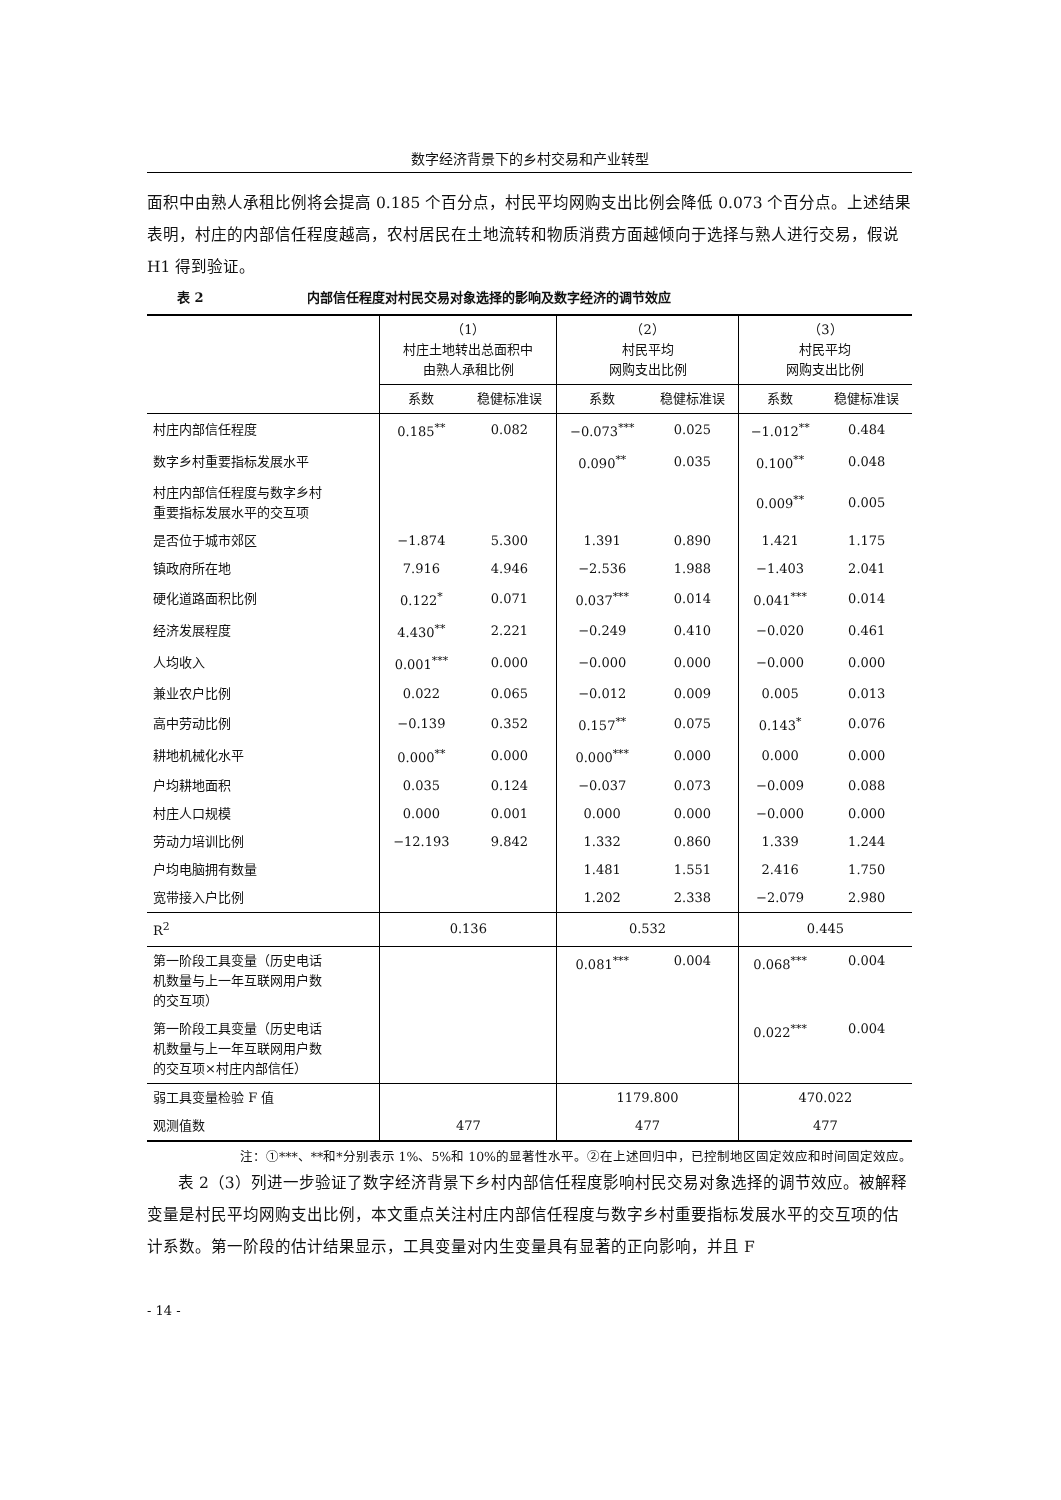数字经济背景下的乡村交易和产业转型
面积中由熟人承租比例将会提高 0.185 个百分点，村民平均网购支出比例会降低 0.073 个百分点。上述结果表明，村庄的内部信任程度越高，农村居民在土地流转和物质消费方面越倾向于选择与熟人进行交易，假说 H1 得到验证。
表 2 内部信任程度对村民交易对象选择的影响及数字经济的调节效应
| | （1） 村庄土地转出总面积中 由熟人承租比例 | | （2） 村民平均 网购支出比例 | | （3） 村民平均 网购支出比例 | |
| --- | --- | --- | --- | --- | --- | --- |
| | 系数 | 稳健标准误 | 系数 | 稳健标准误 | 系数 | 稳健标准误 |
| 村庄内部信任程度 | 0.185<sup>**</sup> | 0.082 | −0.073<sup>***</sup> | 0.025 | −1.012<sup>**</sup> | 0.484 |
| 数字乡村重要指标发展水平 | | | 0.090<sup>**</sup> | 0.035 | 0.100<sup>**</sup> | 0.048 |
| 村庄内部信任程度与数字乡村 重要指标发展水平的交互项 | | | | | 0.009<sup>**</sup> | 0.005 |
| 是否位于城市郊区 | −1.874 | 5.300 | 1.391 | 0.890 | 1.421 | 1.175 |
| 镇政府所在地 | 7.916 | 4.946 | −2.536 | 1.988 | −1.403 | 2.041 |
| 硬化道路面积比例 | 0.122<sup>*</sup> | 0.071 | 0.037<sup>***</sup> | 0.014 | 0.041<sup>***</sup> | 0.014 |
| 经济发展程度 | 4.430<sup>**</sup> | 2.221 | −0.249 | 0.410 | −0.020 | 0.461 |
| 人均收入 | 0.001<sup>***</sup> | 0.000 | −0.000 | 0.000 | −0.000 | 0.000 |
| 兼业农户比例 | 0.022 | 0.065 | −0.012 | 0.009 | 0.005 | 0.013 |
| 高中劳动比例 | −0.139 | 0.352 | 0.157<sup>**</sup> | 0.075 | 0.143<sup>*</sup> | 0.076 |
| 耕地机械化水平 | 0.000<sup>**</sup> | 0.000 | 0.000<sup>***</sup> | 0.000 | 0.000 | 0.000 |
| 户均耕地面积 | 0.035 | 0.124 | −0.037 | 0.073 | −0.009 | 0.088 |
| 村庄人口规模 | 0.000 | 0.001 | 0.000 | 0.000 | −0.000 | 0.000 |
| 劳动力培训比例 | −12.193 | 9.842 | 1.332 | 0.860 | 1.339 | 1.244 |
| 户均电脑拥有数量 | | | 1.481 | 1.551 | 2.416 | 1.750 |
| 宽带接入户比例 | | | 1.202 | 2.338 | −2.079 | 2.980 |
| R<sup>2</sup> | 0.136 | | 0.532 | | 0.445 | |
| 第一阶段工具变量（历史电话 机数量与上一年互联网用户数 的交互项） | | | 0.081<sup>***</sup> | 0.004 | 0.068<sup>***</sup> | 0.004 |
| 第一阶段工具变量（历史电话 机数量与上一年互联网用户数 的交互项×村庄内部信任） | | | | | 0.022<sup>***</sup> | 0.004 |
| 弱工具变量检验 F 值 | | | 1179.800 | | 470.022 | |
| 观测值数 | 477 | | 477 | | 477 | |
注：①***、**和*分别表示 1%、5%和 10%的显著性水平。②在上述回归中，已控制地区固定效应和时间固定效应。
表 2（3）列进一步验证了数字经济背景下乡村内部信任程度影响村民交易对象选择的调节效应。被解释变量是村民平均网购支出比例，本文重点关注村庄内部信任程度与数字乡村重要指标发展水平的交互项的估计系数。第一阶段的估计结果显示，工具变量对内生变量具有显著的正向影响，并且 F
- 14 -